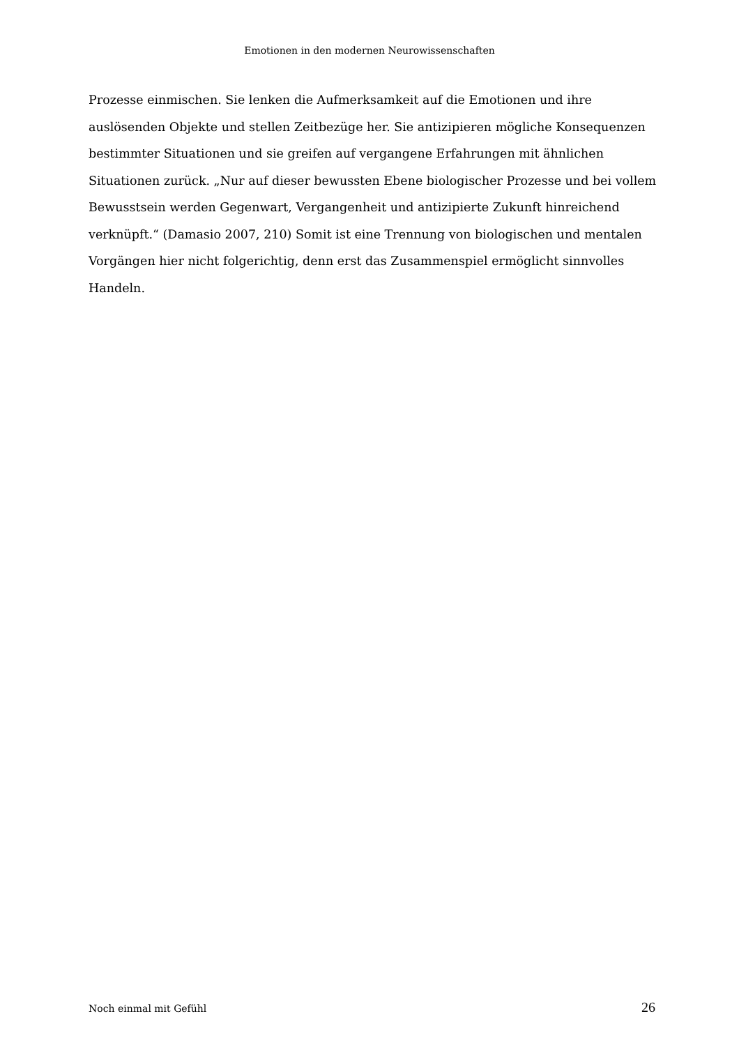Emotionen in den modernen Neurowissenschaften
Prozesse einmischen. Sie lenken die Aufmerksamkeit auf die Emotionen und ihre auslösenden Objekte und stellen Zeitbezüge her. Sie antizipieren mögliche Konsequenzen bestimmter Situationen und sie greifen auf vergangene Erfahrungen mit ähnlichen Situationen zurück. „Nur auf dieser bewussten Ebene biologischer Prozesse und bei vollem Bewusstsein werden Gegenwart, Vergangenheit und antizipierte Zukunft hinreichend verknüpft.“ (Damasio 2007, 210) Somit ist eine Trennung von biologischen und mentalen Vorgängen hier nicht folgerichtig, denn erst das Zusammenspiel ermöglicht sinnvolles Handeln.
Noch einmal mit Gefühl 26